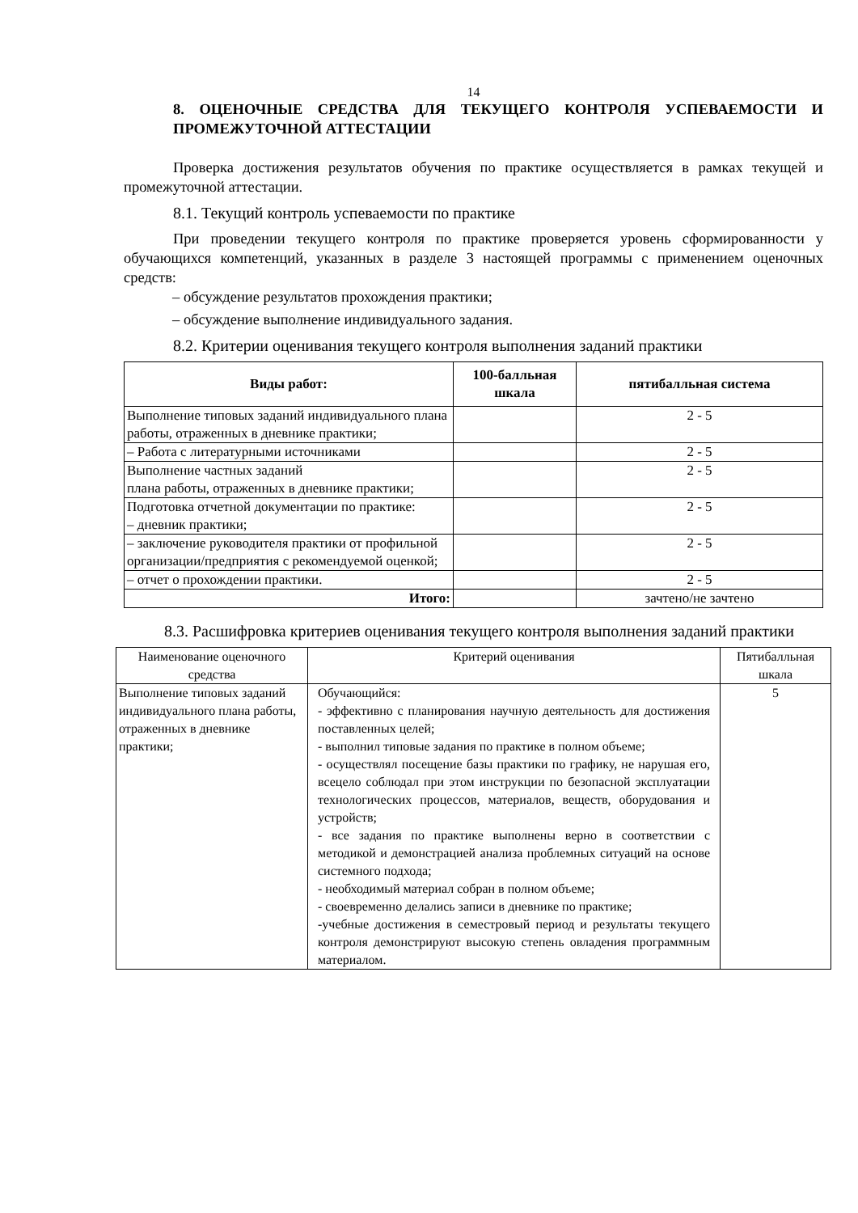14
8. ОЦЕНОЧНЫЕ СРЕДСТВА ДЛЯ ТЕКУЩЕГО КОНТРОЛЯ УСПЕВАЕМОСТИ И ПРОМЕЖУТОЧНОЙ АТТЕСТАЦИИ
Проверка достижения результатов обучения по практике осуществляется в рамках текущей и промежуточной аттестации.
8.1. Текущий контроль успеваемости по практике
При проведении текущего контроля по практике проверяется уровень сформированности у обучающихся компетенций, указанных в разделе 3 настоящей программы с применением оценочных средств:
– обсуждение результатов прохождения практики;
– обсуждение выполнение индивидуального задания.
8.2. Критерии оценивания текущего контроля выполнения заданий практики
| Виды работ: | 100-балльная шкала | пятибалльная система |
| --- | --- | --- |
| Выполнение типовых заданий индивидуального плана работы, отраженных в дневнике практики; | | 2 - 5 |
| – Работа с литературными источниками | | 2 - 5 |
| Выполнение частных заданий плана работы, отраженных в дневнике практики; | | 2 - 5 |
| Подготовка отчетной документации по практике: – дневник практики; | | 2 - 5 |
| – заключение руководителя практики от профильной организации/предприятия с рекомендуемой оценкой; | | 2 - 5 |
| – отчет о прохождении практики. | | 2 - 5 |
| Итого: | | зачтено/не зачтено |
8.3. Расшифровка критериев оценивания текущего контроля выполнения заданий практики
| Наименование оценочного средства | Критерий оценивания | Пятибалльная шкала |
| Выполнение типовых заданий индивидуального плана работы, отраженных в дневнике практики; | Обучающийся: - эффективно с планирования научную деятельность для достижения поставленных целей; - выполнил типовые задания по практике в полном объеме; - осуществлял посещение базы практики по графику, не нарушая его, всецело соблюдал при этом инструкции по безопасной эксплуатации технологических процессов, материалов, веществ, оборудования и устройств; - все задания по практике выполнены верно в соответствии с методикой и демонстрацией анализа проблемных ситуаций на основе системного подхода; - необходимый материал собран в полном объеме; - своевременно делались записи в дневнике по практике; -учебные достижения в семестровый период и результаты текущего контроля демонстрируют высокую степень овладения программным материалом. | 5 |